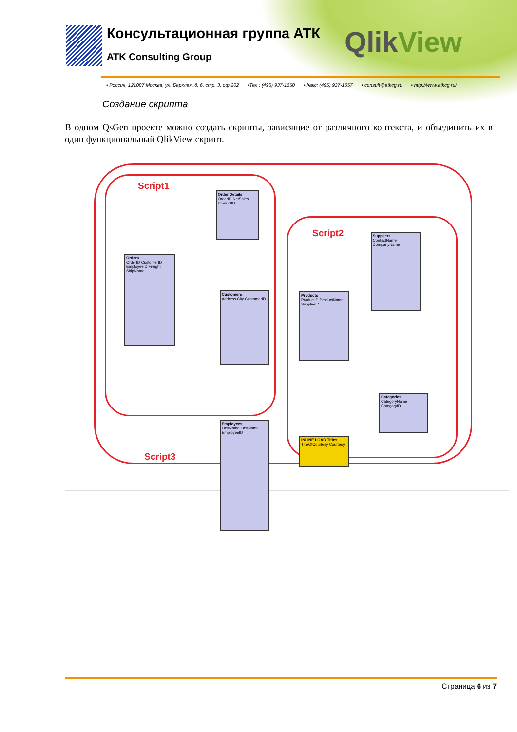Консультационная группа АТК
ATK Consulting Group
QlikView
• Россия, 121087 Москва, ул. Барклая, д. 6, стр. 3, оф.202 •Тел.: (495) 937-1650 •Факс: (495) 937-1657 • consult@atkcg.ru • http://www.atkcg.ru/
Создание скрипта
В одном QsGen проекте можно создать скрипты, зависящие от различного контекста, и объединить их в один функциональный QlikView скрипт.
Script1
Script2
Script3
Orders
OrderID CustomerID EmployeeID Freight ShipName
Order Details
OrderID NetSales ProductID
Customers
Address City CustomerID
Employees
LastName FirstName EmployeeID
Products
ProductID ProductName SupplierID
Suppliers
ContactName CompanyName
Categories
CategoryName CategoryID
INLINE LOAD Titles
TitleOfCourtesy Courtesy
Страница 6 из 7